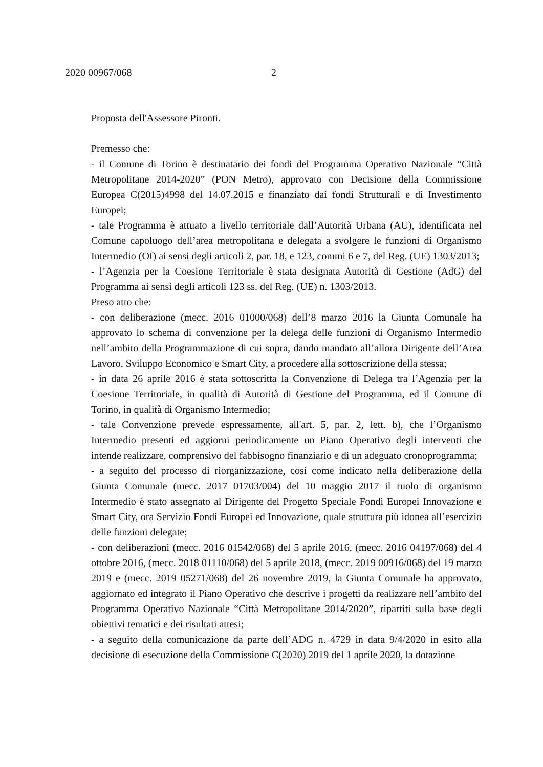2020 00967/068 2
Proposta dell'Assessore Pironti.
Premesso che:
- il Comune di Torino è destinatario dei fondi del Programma Operativo Nazionale “Città Metropolitane 2014-2020” (PON Metro), approvato con Decisione della Commissione Europea C(2015)4998 del 14.07.2015 e finanziato dai fondi Strutturali e di Investimento Europei;
- tale Programma è attuato a livello territoriale dall’Autorità Urbana (AU), identificata nel Comune capoluogo dell’area metropolitana e delegata a svolgere le funzioni di Organismo Intermedio (OI) ai sensi degli articoli 2, par. 18, e 123, commi 6 e 7, del Reg. (UE) 1303/2013;
- l’Agenzia per la Coesione Territoriale è stata designata Autorità di Gestione (AdG) del Programma ai sensi degli articoli 123 ss. del Reg. (UE) n. 1303/2013.
Preso atto che:
- con deliberazione (mecc. 2016 01000/068) dell’8 marzo 2016 la Giunta Comunale ha approvato lo schema di convenzione per la delega delle funzioni di Organismo Intermedio nell’ambito della Programmazione di cui sopra, dando mandato all’allora Dirigente dell’Area Lavoro, Sviluppo Economico e Smart City, a procedere alla sottoscrizione della stessa;
- in data 26 aprile 2016 è stata sottoscritta la Convenzione di Delega tra l’Agenzia per la Coesione Territoriale, in qualità di Autorità di Gestione del Programma, ed il Comune di Torino, in qualità di Organismo Intermedio;
- tale Convenzione prevede espressamente, all'art. 5, par. 2, lett. b), che l’Organismo Intermedio presenti ed aggiorni periodicamente un Piano Operativo degli interventi che intende realizzare, comprensivo del fabbisogno finanziario e di un adeguato cronoprogramma;
- a seguito del processo di riorganizzazione, così come indicato nella deliberazione della Giunta Comunale (mecc. 2017 01703/004) del 10 maggio 2017 il ruolo di organismo Intermedio è stato assegnato al Dirigente del Progetto Speciale Fondi Europei Innovazione e Smart City, ora Servizio Fondi Europei ed Innovazione, quale struttura più idonea all’esercizio delle funzioni delegate;
- con deliberazioni (mecc. 2016 01542/068) del 5 aprile 2016, (mecc. 2016 04197/068) del 4 ottobre 2016, (mecc. 2018 01110/068) del 5 aprile 2018, (mecc. 2019 00916/068) del 19 marzo 2019 e (mecc. 2019 05271/068) del 26 novembre 2019, la Giunta Comunale ha approvato, aggiornato ed integrato il Piano Operativo che descrive i progetti da realizzare nell’ambito del Programma Operativo Nazionale “Città Metropolitane 2014/2020”, ripartiti sulla base degli obiettivi tematici e dei risultati attesi;
- a seguito della comunicazione da parte dell’ADG n. 4729 in data 9/4/2020 in esito alla decisione di esecuzione della Commissione C(2020) 2019 del 1 aprile 2020, la dotazione